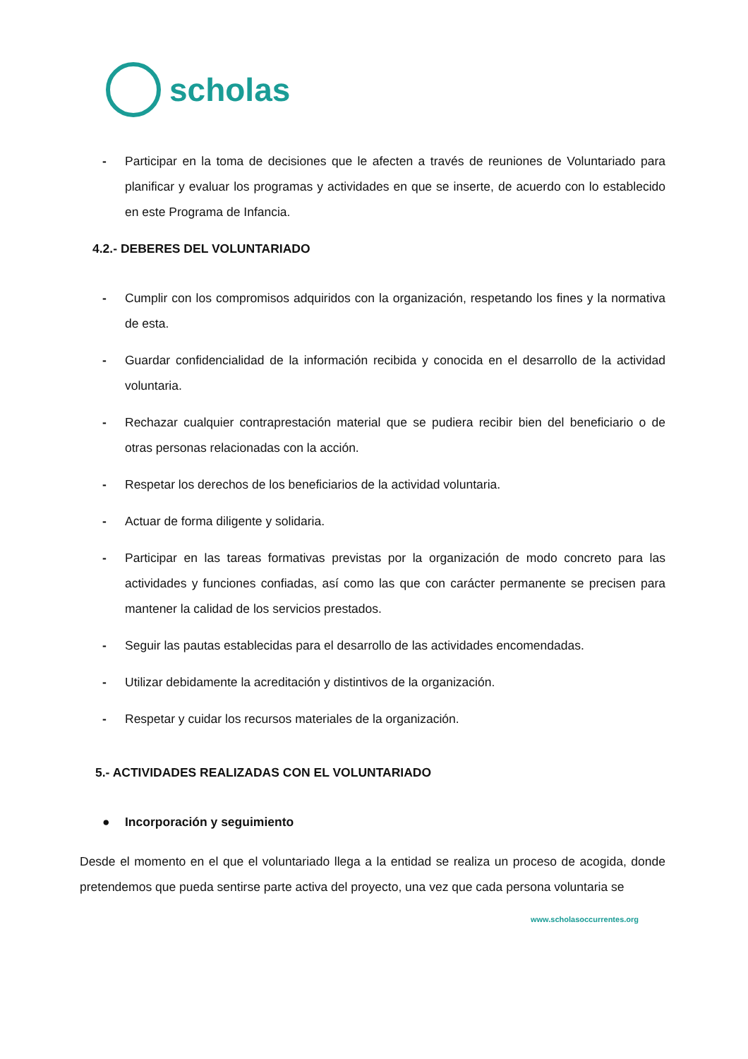scholas
- Participar en la toma de decisiones que le afecten a través de reuniones de Voluntariado para planificar y evaluar los programas y actividades en que se inserte, de acuerdo con lo establecido en este Programa de Infancia.
4.2.- DEBERES DEL VOLUNTARIADO
- Cumplir con los compromisos adquiridos con la organización, respetando los fines y la normativa de esta.
- Guardar confidencialidad de la información recibida y conocida en el desarrollo de la actividad voluntaria.
- Rechazar cualquier contraprestación material que se pudiera recibir bien del beneficiario o de otras personas relacionadas con la acción.
- Respetar los derechos de los beneficiarios de la actividad voluntaria.
- Actuar de forma diligente y solidaria.
- Participar en las tareas formativas previstas por la organización de modo concreto para las actividades y funciones confiadas, así como las que con carácter permanente se precisen para mantener la calidad de los servicios prestados.
- Seguir las pautas establecidas para el desarrollo de las actividades encomendadas.
- Utilizar debidamente la acreditación y distintivos de la organización.
- Respetar y cuidar los recursos materiales de la organización.
5.- ACTIVIDADES REALIZADAS CON EL VOLUNTARIADO
● Incorporación y seguimiento
Desde el momento en el que el voluntariado llega a la entidad se realiza un proceso de acogida, donde pretendemos que pueda sentirse parte activa del proyecto, una vez que cada persona voluntaria se
www.scholasoccurrentes.org